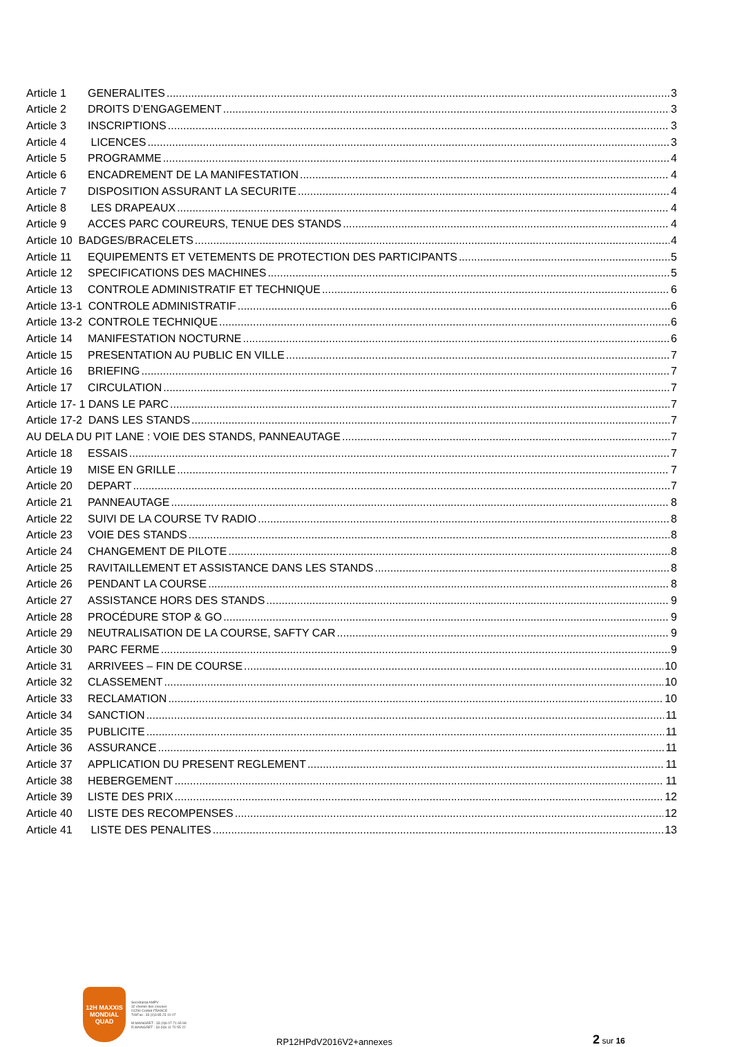Article 1 GENERALITES 3
Article 2 DROITS D’ENGAGEMENT 3
Article 3 INSCRIPTIONS 3
Article 4 LICENCES 3
Article 5 PROGRAMME 4
Article 6 ENCADREMENT DE LA MANIFESTATION 4
Article 7 DISPOSITION ASSURANT LA SECURITE 4
Article 8 LES DRAPEAUX 4
Article 9 ACCES PARC COUREURS, TENUE DES STANDS 4
Article 10 BADGES/BRACELETS 4
Article 11 EQUIPEMENTS ET VETEMENTS DE PROTECTION DES PARTICIPANTS 5
Article 12 SPECIFICATIONS DES MACHINES 5
Article 13 CONTROLE ADMINISTRATIF ET TECHNIQUE 6
Article 13-1 CONTROLE ADMINISTRATIF 6
Article 13-2 CONTROLE TECHNIQUE 6
Article 14 MANIFESTATION NOCTURNE 6
Article 15 PRESENTATION AU PUBLIC EN VILLE 7
Article 16 BRIEFING 7
Article 17 CIRCULATION 7
Article 17- 1 DANS LE PARC 7
Article 17-2 DANS LES STANDS 7
AU DELA DU PIT LANE : VOIE DES STANDS, PANNEAUTAGE 7
Article 18 ESSAIS 7
Article 19 MISE EN GRILLE 7
Article 20 DEPART 7
Article 21 PANNEAUTAGE 8
Article 22 SUIVI DE LA COURSE TV RADIO 8
Article 23 VOIE DES STANDS 8
Article 24 CHANGEMENT DE PILOTE 8
Article 25 RAVITAILLEMENT ET ASSISTANCE DANS LES STANDS 8
Article 26 PENDANT LA COURSE 8
Article 27 ASSISTANCE HORS DES STANDS 9
Article 28 PROCÉDURE STOP & GO 9
Article 29 NEUTRALISATION DE LA COURSE, SAFTY CAR 9
Article 30 PARC FERME 9
Article 31 ARRIVEES – FIN DE COURSE 10
Article 32 CLASSEMENT 10
Article 33 RECLAMATION 10
Article 34 SANCTION 11
Article 35 PUBLICITE 11
Article 36 ASSURANCE 11
Article 37 APPLICATION DU PRESENT REGLEMENT 11
Article 38 HEBERGEMENT 11
Article 39 LISTE DES PRIX 12
Article 40 LISTE DES RECOMPENSES 12
Article 41 LISTE DES PENALITES 13
12H MAXXIS MONDIAL QUAD
Secrétariat AMPV
32 chemin des creuses
01290 Crottet FRANCE
Tél/Fax : 33 (0)3 85 23 10 07
M.MAINGRET : 33 (0)6 07 71 65 98
R.MAINGRET : 33 (0)6 11 70 55 22
RP12HPdV2016V2+annexes
2 sur 16